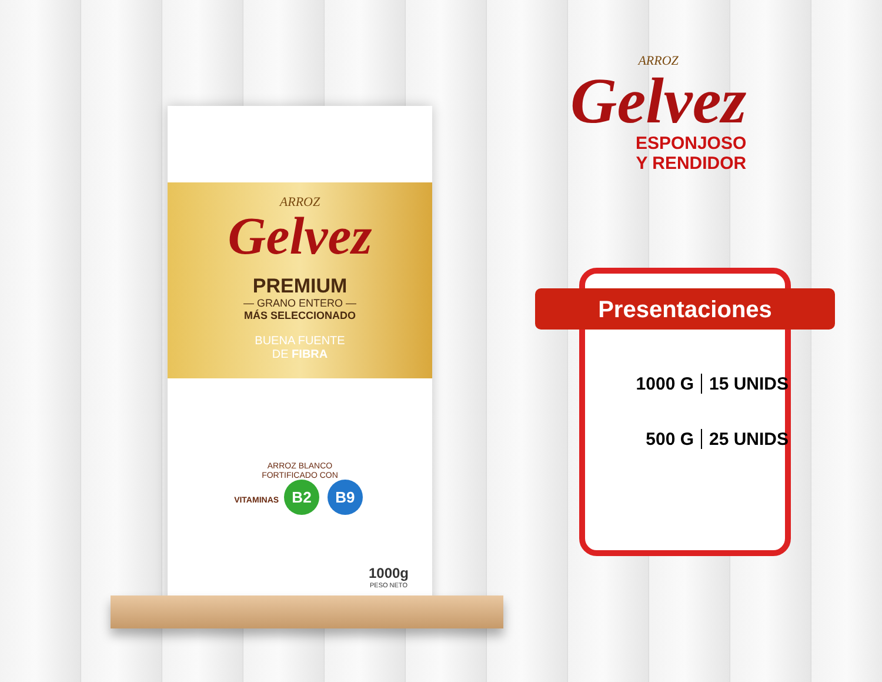ARROZ
Gelvez
PREMIUM
— GRANO ENTERO —
MÁS SELECCIONADO
BUENA FUENTE
DE FIBRA
ARROZ BLANCO
FORTIFICADO CON
VITAMINAS B2 B9
1000g
PESO NETO
ARROZ
Gelvez
ESPONJOSO
Y RENDIDOR
Presentaciones
1000 G 15 UNIDS
500 G 25 UNIDS